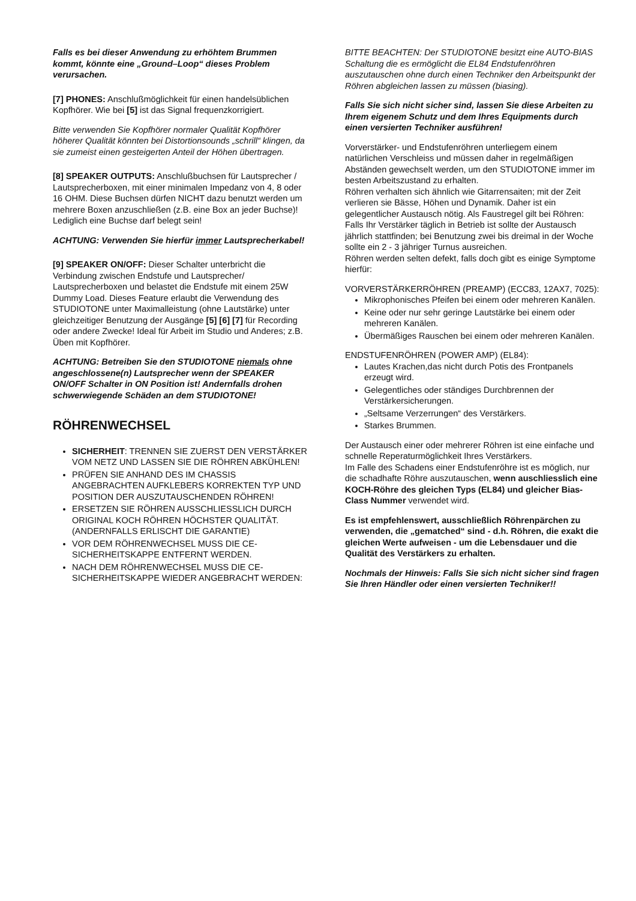Falls es bei dieser Anwendung zu erhöhtem Brummen kommt, könnte eine „Ground–Loop“ dieses Problem verursachen.
[7] PHONES: Anschlußmöglichkeit für einen handelsüblichen Kopfhörer. Wie bei [5] ist das Signal frequenzkorrigiert.
Bitte verwenden Sie Kopfhörer normaler Qualität Kopfhörer höherer Qualität könnten bei Distortionsounds „schrill“ klingen, da sie zumeist einen gesteigerten Anteil der Höhen übertragen.
[8] SPEAKER OUTPUTS: Anschlußbuchsen für Lautsprecher / Lautsprecherboxen, mit einer minimalen Impedanz von 4, 8 oder 16 OHM. Diese Buchsen dürfen NICHT dazu benutzt werden um mehrere Boxen anzuschließen (z.B. eine Box an jeder Buchse)! Lediglich eine Buchse darf belegt sein!
ACHTUNG: Verwenden Sie hierfür immer Lautsprecherkabel!
[9] SPEAKER ON/OFF: Dieser Schalter unterbricht die Verbindung zwischen Endstufe und Lautsprecher/ Lautsprecherboxen und belastet die Endstufe mit einem 25W Dummy Load. Dieses Feature erlaubt die Verwendung des STUDIOTONE unter Maximalleistung (ohne Lautstärke) unter gleichzeitiger Benutzung der Ausgänge [5] [6] [7] für Recording oder andere Zwecke! Ideal für Arbeit im Studio und Anderes; z.B. Üben mit Kopfhörer.
ACHTUNG: Betreiben Sie den STUDIOTONE niemals ohne angeschlossene(n) Lautsprecher wenn der SPEAKER ON/OFF Schalter in ON Position ist! Andernfalls drohen schwerwiegende Schäden an dem STUDIOTONE!
RÖHRENWECHSEL
SICHERHEIT: TRENNEN SIE ZUERST DEN VERSTÄRKER VOM NETZ UND LASSEN SIE DIE RÖHREN ABKÜHLEN!
PRÜFEN SIE ANHAND DES IM CHASSIS ANGEBRACHTEN AUFKLEBERS KORREKTEN TYP UND POSITION DER AUSZUTAUSCHENDEN RÖHREN!
ERSETZEN SIE RÖHREN AUSSCHLIESSLICH DURCH ORIGINAL KOCH RÖHREN HÖCHSTER QUALITÄT. (ANDERNFALLS ERLISCHT DIE GARANTIE)
VOR DEM RÖHRENWECHSEL MUSS DIE CE-SICHERHEITSKAPPE ENTFERNT WERDEN.
NACH DEM RÖHRENWECHSEL MUSS DIE CE-SICHERHEITSKAPPE WIEDER ANGEBRACHT WERDEN:
BITTE BEACHTEN: Der STUDIOTONE besitzt eine AUTO-BIAS Schaltung die es ermöglicht die EL84 Endstufenröhren auszutauschen ohne durch einen Techniker den Arbeitspunkt der Röhren abgleichen lassen zu müssen (biasing).
Falls Sie sich nicht sicher sind, lassen Sie diese Arbeiten zu Ihrem eigenem Schutz und dem Ihres Equipments durch einen versierten Techniker ausführen!
Vorverstärker- und Endstufenröhren unterliegem einem natürlichen Verschleiss und müssen daher in regelmäßigen Abständen gewechselt werden, um den STUDIOTONE immer im besten Arbeitszustand zu erhalten.
Röhren verhalten sich ähnlich wie Gitarrensaiten; mit der Zeit verlieren sie Bässe, Höhen und Dynamik. Daher ist ein gelegentlicher Austausch nötig. Als Faustregel gilt bei Röhren: Falls Ihr Verstärker täglich in Betrieb ist sollte der Austausch jährlich stattfinden; bei Benutzung zwei bis dreimal in der Woche sollte ein 2 - 3 jähriger Turnus ausreichen.
Röhren werden selten defekt, falls doch gibt es einige Symptome hierfür:
VORVERSTÄRKERRÖHREN (PREAMP) (ECC83, 12AX7, 7025):
Mikrophonisches Pfeifen bei einem oder mehreren Kanälen.
Keine oder nur sehr geringe Lautstärke bei einem oder mehreren Kanälen.
Übermäßiges Rauschen bei einem oder mehreren Kanälen.
ENDSTUFENRÖHREN (POWER AMP) (EL84):
Lautes Krachen,das nicht durch Potis des Frontpanels erzeugt wird.
Gelegentliches oder ständiges Durchbrennen der Verstärkersicherungen.
„Seltsame Verzerrungen“ des Verstärkers.
Starkes Brummen.
Der Austausch einer oder mehrerer Röhren ist eine einfache und schnelle Reperaturmöglichkeit Ihres Verstärkers.
Im Falle des Schadens einer Endstufenröhre ist es möglich, nur die schadhafte Röhre auszutauschen, wenn auschliesslich eine KOCH-Röhre des gleichen Typs (EL84) und gleicher Bias-Class Nummer verwendet wird.
Es ist empfehlenswert, ausschließlich Röhrenpärchen zu verwenden, die „gematched“ sind - d.h. Röhren, die exakt die gleichen Werte aufweisen - um die Lebensdauer und die Qualität des Verstärkers zu erhalten.
Nochmals der Hinweis: Falls Sie sich nicht sicher sind fragen Sie Ihren Händler oder einen versierten Techniker!!